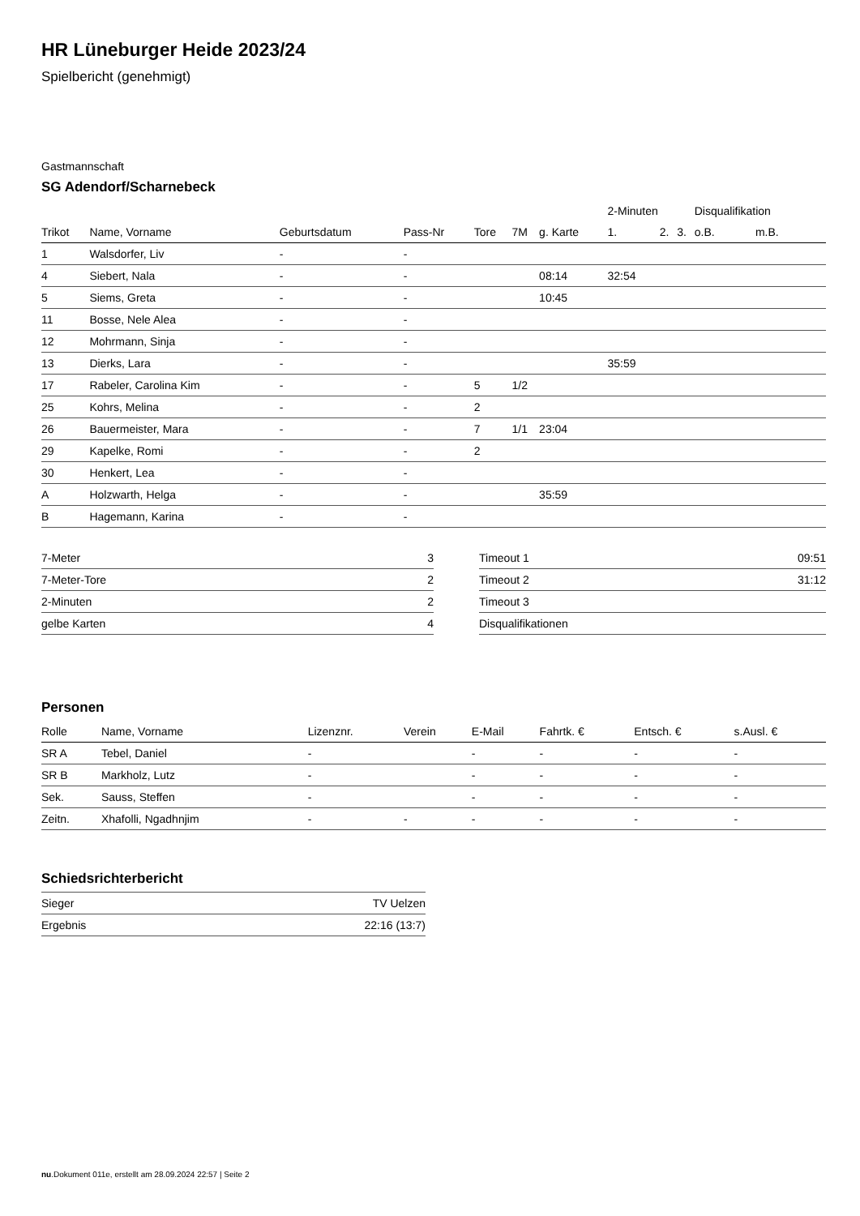HR Lüneburger Heide 2023/24
Spielbericht (genehmigt)
Gastmannschaft
SG Adendorf/Scharnebeck
| | | | | | | | 2-Minuten | | | Disqualifikation | |
| --- | --- | --- | --- | --- | --- | --- | --- | --- | --- | --- | --- |
| Trikot | Name, Vorname | Geburtsdatum | Pass-Nr | Tore | 7M | g. Karte | 1. | 2. | 3. | o.B. | m.B. |
| 1 | Walsdorfer, Liv | - | - | | | | | | | | |
| 4 | Siebert, Nala | - | - | | | 08:14 | 32:54 | | | | |
| 5 | Siems, Greta | - | - | | | 10:45 | | | | | |
| 11 | Bosse, Nele Alea | - | - | | | | | | | | |
| 12 | Mohrmann, Sinja | - | - | | | | | | | | |
| 13 | Dierks, Lara | - | - | | | | 35:59 | | | | |
| 17 | Rabeler, Carolina Kim | - | - | 5 | 1/2 | | | | | | |
| 25 | Kohrs, Melina | - | - | 2 | | | | | | | |
| 26 | Bauermeister, Mara | - | - | 7 | 1/1 | 23:04 | | | | | |
| 29 | Kapelke, Romi | - | - | 2 | | | | | | | |
| 30 | Henkert, Lea | - | - | | | | | | | | |
| A | Holzwarth, Helga | - | - | | | 35:59 | | | | | |
| B | Hagemann, Karina | - | - | | | | | | | | |
| 7-Meter | 3 |
| 7-Meter-Tore | 2 |
| 2-Minuten | 2 |
| gelbe Karten | 4 |
| Timeout 1 | 09:51 |
| Timeout 2 | 31:12 |
| Timeout 3 | |
| Disqualifikationen | |
Personen
| Rolle | Name, Vorname | Lizenznr. | Verein | E-Mail | Fahrtk. € | Entsch. € | s.Ausl. € |
| --- | --- | --- | --- | --- | --- | --- | --- |
| SR A | Tebel, Daniel | - | | - | - | - | - |
| SR B | Markholz, Lutz | - | | - | - | - | - |
| Sek. | Sauss, Steffen | - | | - | - | - | - |
| Zeitn. | Xhafolli, Ngadhnjim | - | - | - | - | - | - |
Schiedsrichterbericht
| Sieger | TV Uelzen |
| Ergebnis | 22:16 (13:7) |
nu.Dokument 011e, erstellt am 28.09.2024 22:57 | Seite 2